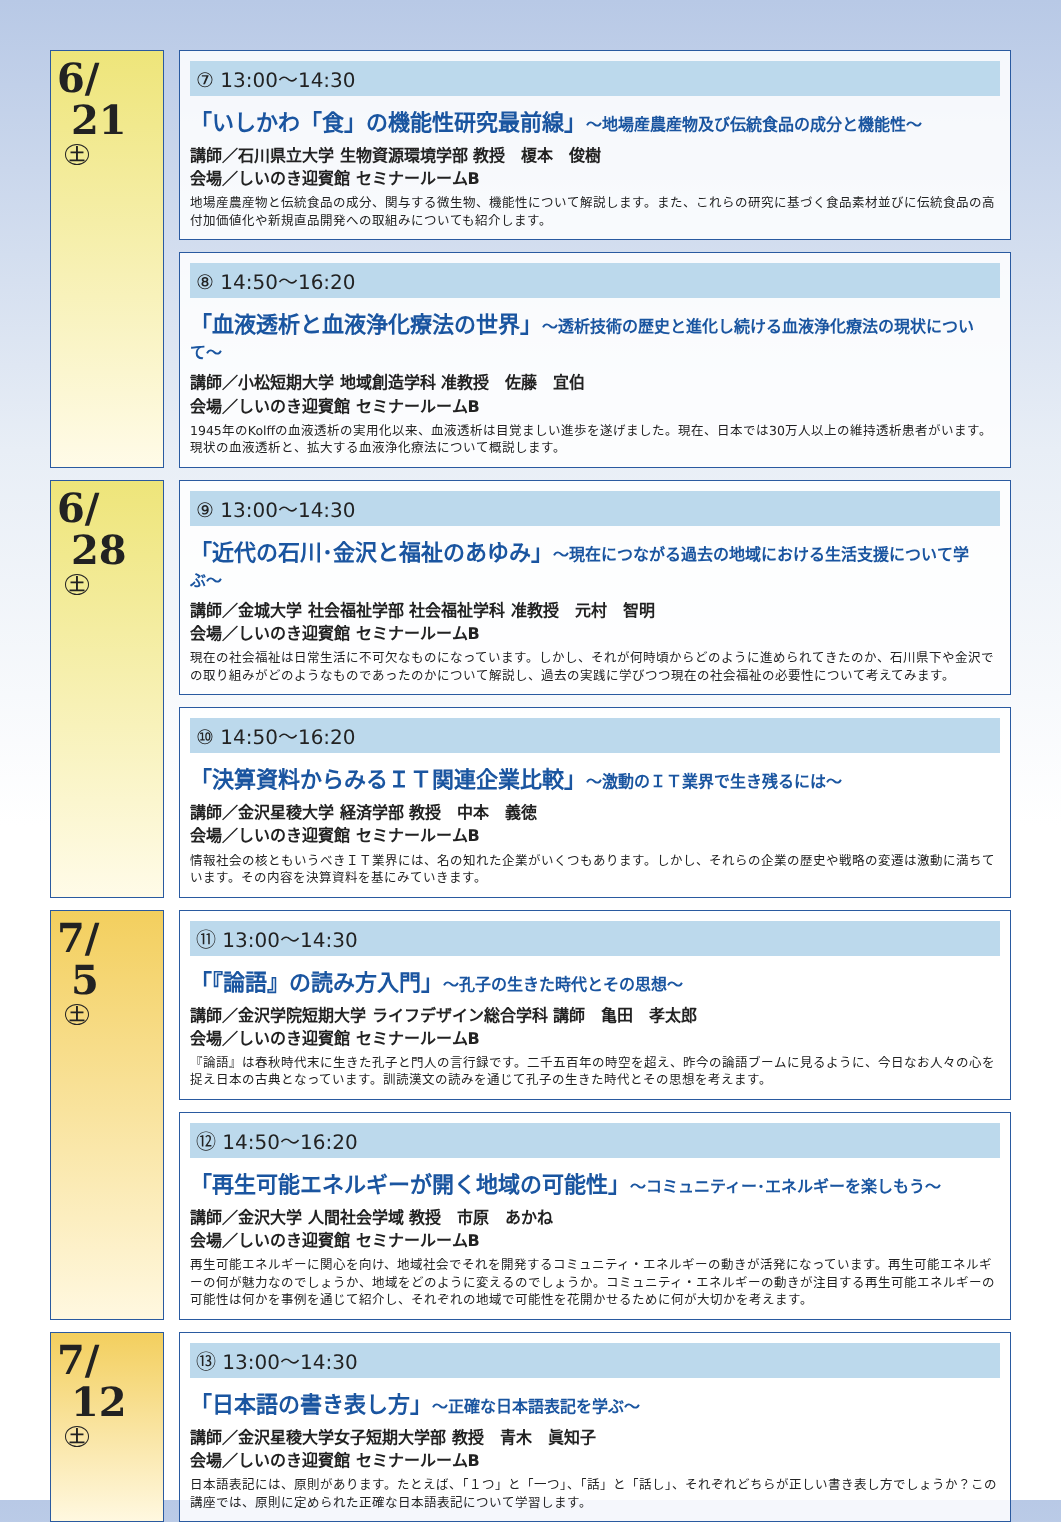6/
21
土
⑦ 13:00〜14:30
「いしかわ「食」の機能性研究最前線」〜地場産農産物及び伝統食品の成分と機能性〜
講師／石川県立大学 生物資源環境学部 教授　榎本　俊樹
会場／しいのき迎賓館 セミナールームB
地場産農産物と伝統食品の成分、関与する微生物、機能性について解説します。また、これらの研究に基づく食品素材並びに伝統食品の高付加価値化や新規直品開発への取組みについても紹介します。
⑧ 14:50〜16:20
「血液透析と血液浄化療法の世界」〜透析技術の歴史と進化し続ける血液浄化療法の現状について〜
講師／小松短期大学 地域創造学科 准教授　佐藤　宜伯
会場／しいのき迎賓館 セミナールームB
1945年のKolffの血液透析の実用化以来、血液透析は目覚ましい進歩を遂げました。現在、日本では30万人以上の維持透析患者がいます。現状の血液透析と、拡大する血液浄化療法について概説します。
6/
28
土
⑨ 13:00〜14:30
「近代の石川･金沢と福祉のあゆみ」〜現在につながる過去の地域における生活支援について学ぶ〜
講師／金城大学 社会福祉学部 社会福祉学科 准教授　元村　智明
会場／しいのき迎賓館 セミナールームB
現在の社会福祉は日常生活に不可欠なものになっています。しかし、それが何時頃からどのように進められてきたのか、石川県下や金沢での取り組みがどのようなものであったのかについて解説し、過去の実践に学びつつ現在の社会福祉の必要性について考えてみます。
⑩ 14:50〜16:20
「決算資料からみるＩＴ関連企業比較」〜激動のＩＴ業界で生き残るには〜
講師／金沢星稜大学 経済学部 教授　中本　義徳
会場／しいのき迎賓館 セミナールームB
情報社会の核ともいうべきＩＴ業界には、名の知れた企業がいくつもあります。しかし、それらの企業の歴史や戦略の変遷は激動に満ちています。その内容を決算資料を基にみていきます。
7/
5
土
⑪ 13:00〜14:30
「『論語』の読み方入門」〜孔子の生きた時代とその思想〜
講師／金沢学院短期大学 ライフデザイン総合学科 講師　亀田　孝太郎
会場／しいのき迎賓館 セミナールームB
『論語』は春秋時代末に生きた孔子と門人の言行録です。二千五百年の時空を超え、昨今の論語ブームに見るように、今日なお人々の心を捉え日本の古典となっています。訓読漢文の読みを通じて孔子の生きた時代とその思想を考えます。
⑫ 14:50〜16:20
「再生可能エネルギーが開く地域の可能性」〜コミュニティー･エネルギーを楽しもう〜
講師／金沢大学 人間社会学域 教授　市原　あかね
会場／しいのき迎賓館 セミナールームB
再生可能エネルギーに関心を向け、地域社会でそれを開発するコミュニティ・エネルギーの動きが活発になっています。再生可能エネルギーの何が魅力なのでしょうか、地域をどのように変えるのでしょうか。コミュニティ・エネルギーの動きが注目する再生可能エネルギーの可能性は何かを事例を通じて紹介し、それぞれの地域で可能性を花開かせるために何が大切かを考えます。
7/
12
土
⑬ 13:00〜14:30
「日本語の書き表し方」〜正確な日本語表記を学ぶ〜
講師／金沢星稜大学女子短期大学部 教授　青木　眞知子
会場／しいのき迎賓館 セミナールームB
日本語表記には、原則があります。たとえば、「１つ」と「一つ」、「話」と「話し」、それぞれどちらが正しい書き表し方でしょうか？この講座では、原則に定められた正確な日本語表記について学習します。